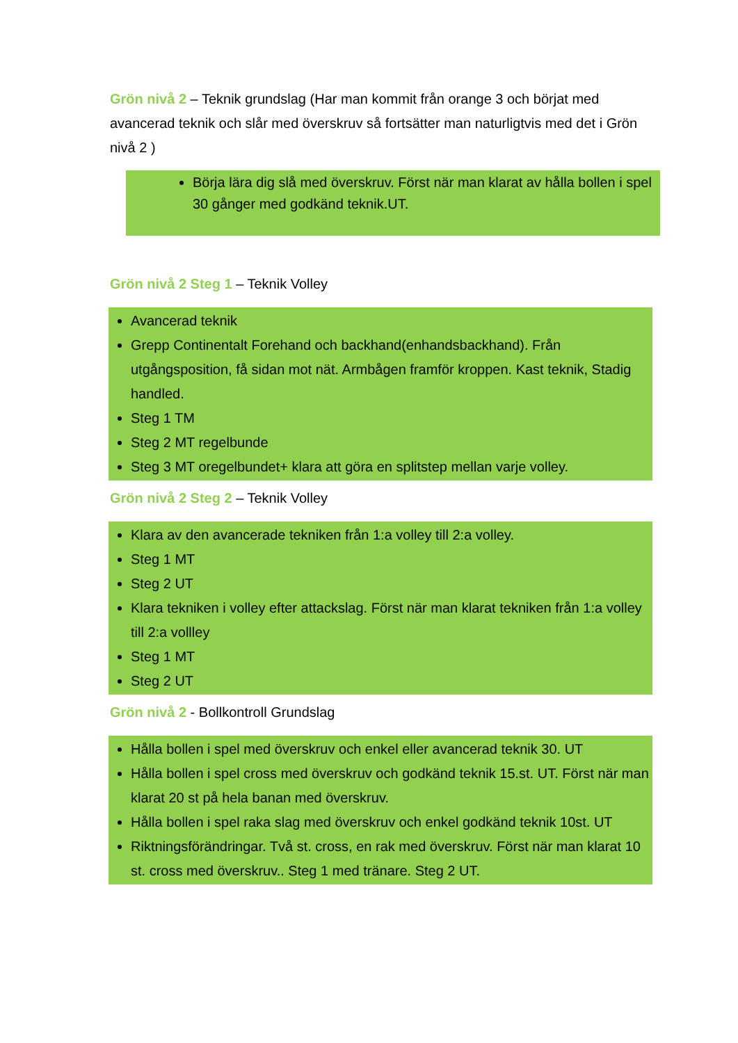Grön nivå 2 – Teknik grundslag (Har man kommit från orange 3 och börjat med avancerad teknik och slår med överskruv så fortsätter man naturligtvis med det i Grön nivå 2 )
Börja lära dig slå med överskruv. Först när man klarat av hålla bollen i spel 30 gånger med godkänd teknik.UT.
Grön nivå 2 Steg 1 – Teknik Volley
Avancerad teknik
Grepp Continentalt Forehand och backhand(enhandsbackhand). Från utgångsposition, få sidan mot nät. Armbågen framför kroppen. Kast teknik, Stadig handled.
Steg 1 TM
Steg 2 MT regelbunde
Steg 3 MT oregelbundet+ klara att göra en splitstep mellan varje volley.
Grön nivå 2 Steg 2 – Teknik Volley
Klara av den avancerade tekniken från 1:a volley till 2:a volley.
Steg 1 MT
Steg 2 UT
Klara tekniken i volley efter attackslag. Först när man klarat tekniken från 1:a volley till 2:a vollley
Steg 1 MT
Steg 2 UT
Grön nivå 2 - Bollkontroll Grundslag
Hålla bollen i spel med överskruv och enkel eller avancerad teknik 30. UT
Hålla bollen i spel cross med överskruv och godkänd teknik 15.st. UT. Först när man klarat 20 st på hela banan med överskruv.
Hålla bollen i spel raka slag med överskruv och enkel godkänd teknik 10st. UT
Riktningsförändringar. Två st. cross, en rak med överskruv. Först när man klarat 10 st. cross med överskruv.. Steg 1 med tränare. Steg 2 UT.